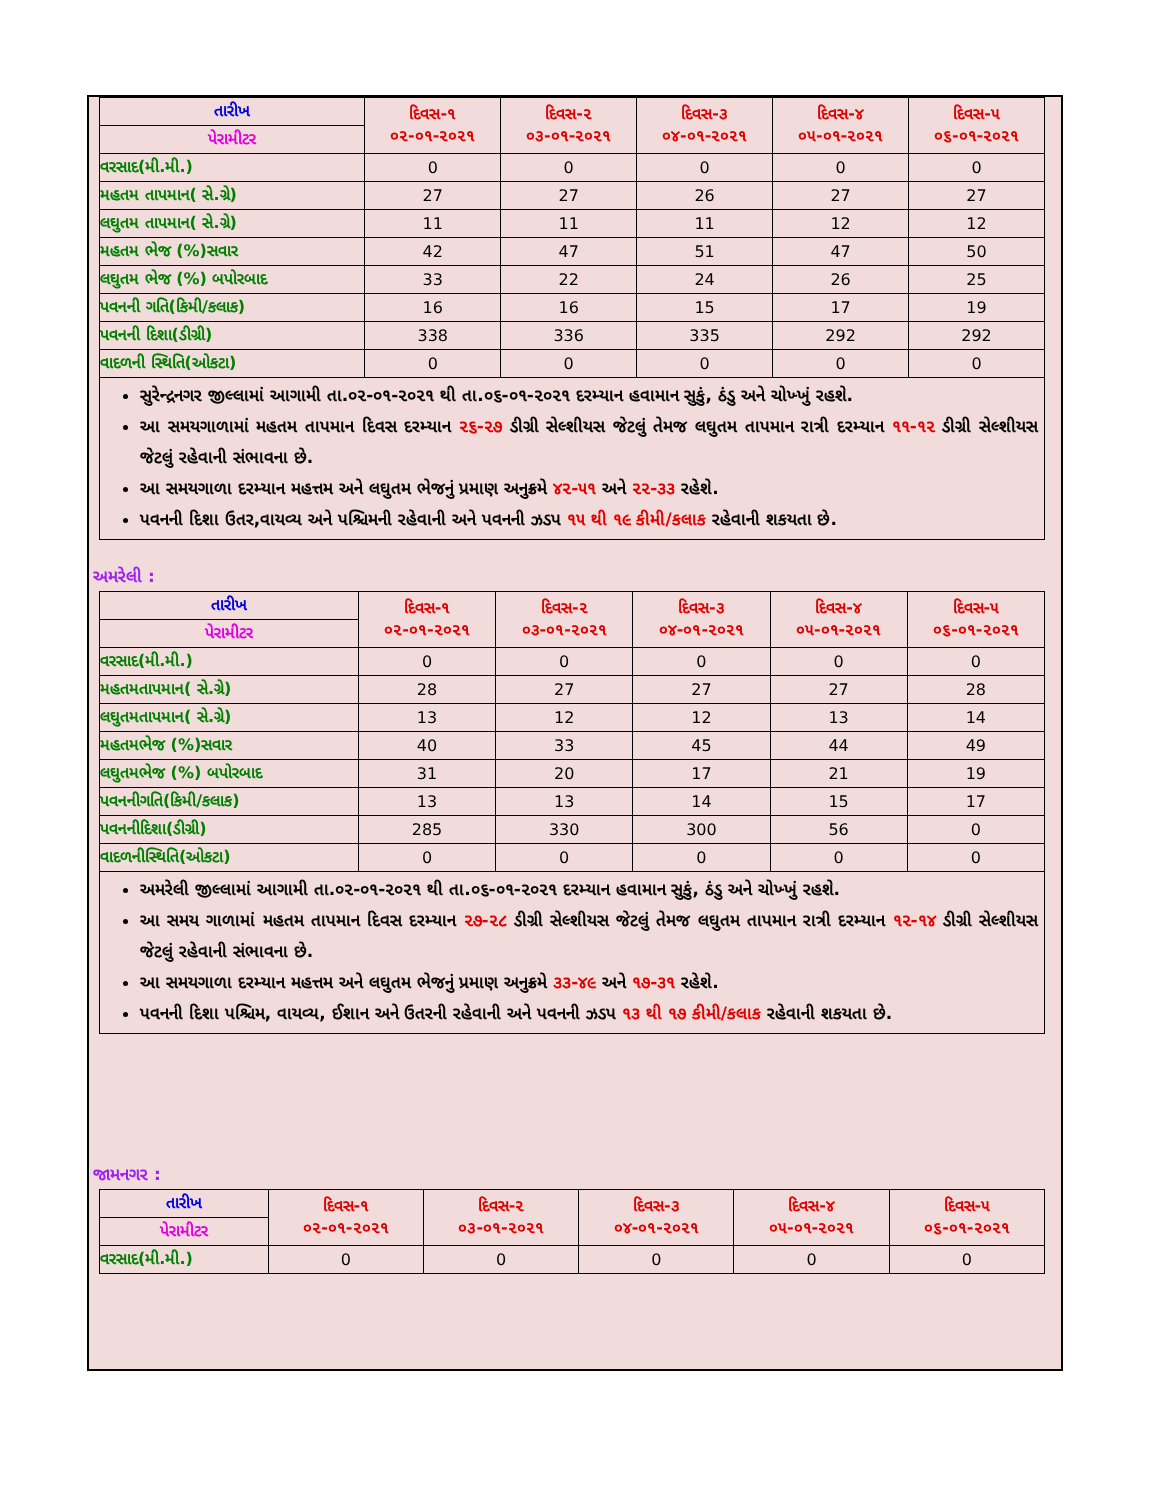| તારીખ | દિવસ-૧ ૦૨-૦૧-૨૦૨૧ | દિવસ-૨ ૦૩-૦૧-૨૦૨૧ | દિવસ-૩ ૦૪-૦૧-૨૦૨૧ | દિવસ-૪ ૦૫-૦૧-૨૦૨૧ | દિવસ-૫ ૦૬-૦૧-૨૦૨૧ |
| પેરામીટર | | | | | |
| વરસાદ(મી.મી.) | 0 | 0 | 0 | 0 | 0 |
| મહતમ તાપમાન( સે.ગ્રે) | 27 | 27 | 26 | 27 | 27 |
| લઘુતમ તાપમાન( સે.ગ્રે) | 11 | 11 | 11 | 12 | 12 |
| મહતમ ભેજ (%)સવાર | 42 | 47 | 51 | 47 | 50 |
| લઘુતમ ભેજ (%) બપોરબાદ | 33 | 22 | 24 | 26 | 25 |
| પવનની ગતિ(કિમી/કલાક) | 16 | 16 | 15 | 17 | 19 |
| પવનની દિશા(ડીગ્રી) | 338 | 336 | 335 | 292 | 292 |
| વાદળની સ્થિતિ(ઓકટા) | 0 | 0 | 0 | 0 | 0 |
સુરેન્દ્રનગર જીલ્લામાં આગામી તા.૦૨-૦૧-૨૦૨૧ થી તા.૦૬-૦૧-૨૦૨૧ દરમ્યાન હવામાન સુકું, ઠંડુ અને ચોખ્ખું રહશે.
આ સમયગાળામાં મહતમ તાપમાન દિવસ દરમ્યાન ૨૬-૨૭ ડીગ્રી સેલ્શીયસ જેટલું તેમજ લઘુતમ તાપમાન રાત્રી દરમ્યાન ૧૧-૧૨ ડીગ્રી સેલ્શીયસ જેટલું રહેવાની સંભાવના છે.
આ સમયગાળા દરમ્યાન મહત્તમ અને લઘુતમ ભેજનું પ્રમાણ અનુક્રમે ૪૨-૫૧ અને ૨૨-૩૩ રહેશે.
પવનની દિશા ઉતર,વાયવ્ય અને પશ્ચિમની રહેવાની અને પવનની ઝડપ ૧૫ થી ૧૯ કીમી/કલાક રહેવાની શકયતા છે.
અમરેલી :
| તારીખ | દિવસ-૧ ૦૨-૦૧-૨૦૨૧ | દિવસ-૨ ૦૩-૦૧-૨૦૨૧ | દિવસ-૩ ૦૪-૦૧-૨૦૨૧ | દિવસ-૪ ૦૫-૦૧-૨૦૨૧ | દિવસ-૫ ૦૬-૦૧-૨૦૨૧ |
| પેરામીટર | | | | | |
| વરસાદ(મી.મી.) | 0 | 0 | 0 | 0 | 0 |
| મહતમતાપમાન( સે.ગ્રે) | 28 | 27 | 27 | 27 | 28 |
| લઘુતમતાપમાન( સે.ગ્રે) | 13 | 12 | 12 | 13 | 14 |
| મહતમભેજ (%)સવાર | 40 | 33 | 45 | 44 | 49 |
| લઘુતમભેજ (%) બપોરબાદ | 31 | 20 | 17 | 21 | 19 |
| પવનનીગતિ(કિમી/કલાક) | 13 | 13 | 14 | 15 | 17 |
| પવનનીદિશા(ડીગ્રી) | 285 | 330 | 300 | 56 | 0 |
| વાદળનીસ્થિતિ(ઓકટા) | 0 | 0 | 0 | 0 | 0 |
અમરેલી જીલ્લામાં આગામી તા.૦૨-૦૧-૨૦૨૧ થી તા.૦૬-૦૧-૨૦૨૧ દરમ્યાન હવામાન સુકું, ઠંડુ અને ચોખ્ખું રહશે.
આ સમય ગાળામાં મહતમ તાપમાન દિવસ દરમ્યાન ૨૭-૨૮ ડીગ્રી સેલ્શીયસ જેટલું તેમજ લઘુતમ તાપમાન રાત્રી દરમ્યાન ૧૨-૧૪ ડીગ્રી સેલ્શીયસ જેટલું રહેવાની સંભાવના છે.
આ સમયગાળા દરમ્યાન મહત્તમ અને લઘુતમ ભેજનું પ્રમાણ અનુક્રમે ૩૩-૪૯ અને ૧૭-૩૧ રહેશે.
પવનની દિશા પશ્ચિમ, વાયવ્ય, ઈશાન અને ઉતરની રહેવાની અને પવનની ઝડપ ૧૩ થી ૧૭ કીમી/કલાક રહેવાની શકયતા છે.
જામનગર :
| તારીખ | દિવસ-૧ ૦૨-૦૧-૨૦૨૧ | દિવસ-૨ ૦૩-૦૧-૨૦૨૧ | દિવસ-૩ ૦૪-૦૧-૨૦૨૧ | દિવસ-૪ ૦૫-૦૧-૨૦૨૧ | દિવસ-૫ ૦૬-૦૧-૨૦૨૧ |
| પેરામીટર | | | | | |
| વરસાદ(મી.મી.) | 0 | 0 | 0 | 0 | 0 |